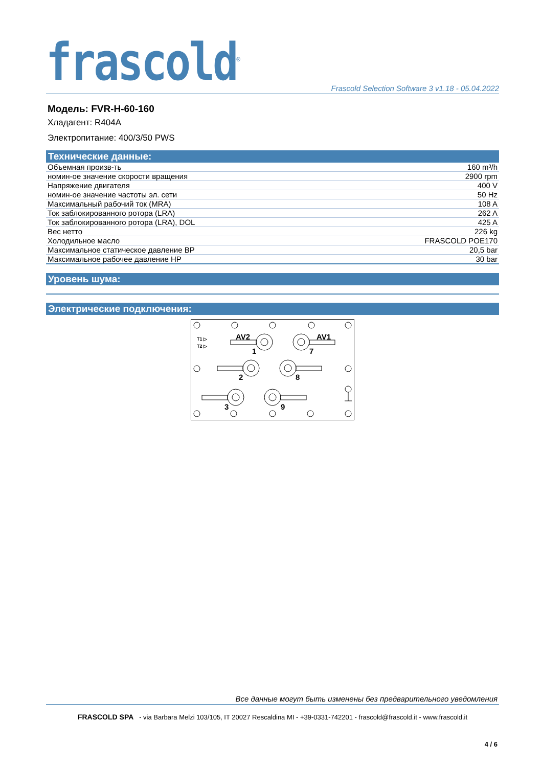frascold<sup>®</sup>
Frascold Selection Software 3 v1.18 - 05.04.2022
Модель: FVR-H-60-160
Хладагент: R404A
Электропитание: 400/3/50 PWS
Технические данные:
| Объемная произв-ть | 160 m³/h |
| номин-ое значение скорости вращения | 2900 rpm |
| Напряжение двигателя | 400 V |
| номин-ое значение частоты эл. сети | 50 Hz |
| Максимальный рабочий ток (MRA) | 108 A |
| Ток заблокированного ротора (LRA) | 262 A |
| Ток заблокированного ротора (LRA), DOL | 425 A |
| Вес нетто | 226 kg |
| Холодильное масло | FRASCOLD POE170 |
| Максимальное статическое давление BP | 20,5 bar |
| Максимальное рабочее давление HP | 30 bar |
Уровень шума:
Электрические подключения:
T1 ▷
T2 ▷
AV2
AV1
1
7
2
8
3
9
Все данные могут быть изменены без предварительного уведомления
FRASCOLD SPA - via Barbara Melzi 103/105, IT 20027 Rescaldina MI - +39-0331-742201 - frascold@frascold.it - www.frascold.it
4 / 6